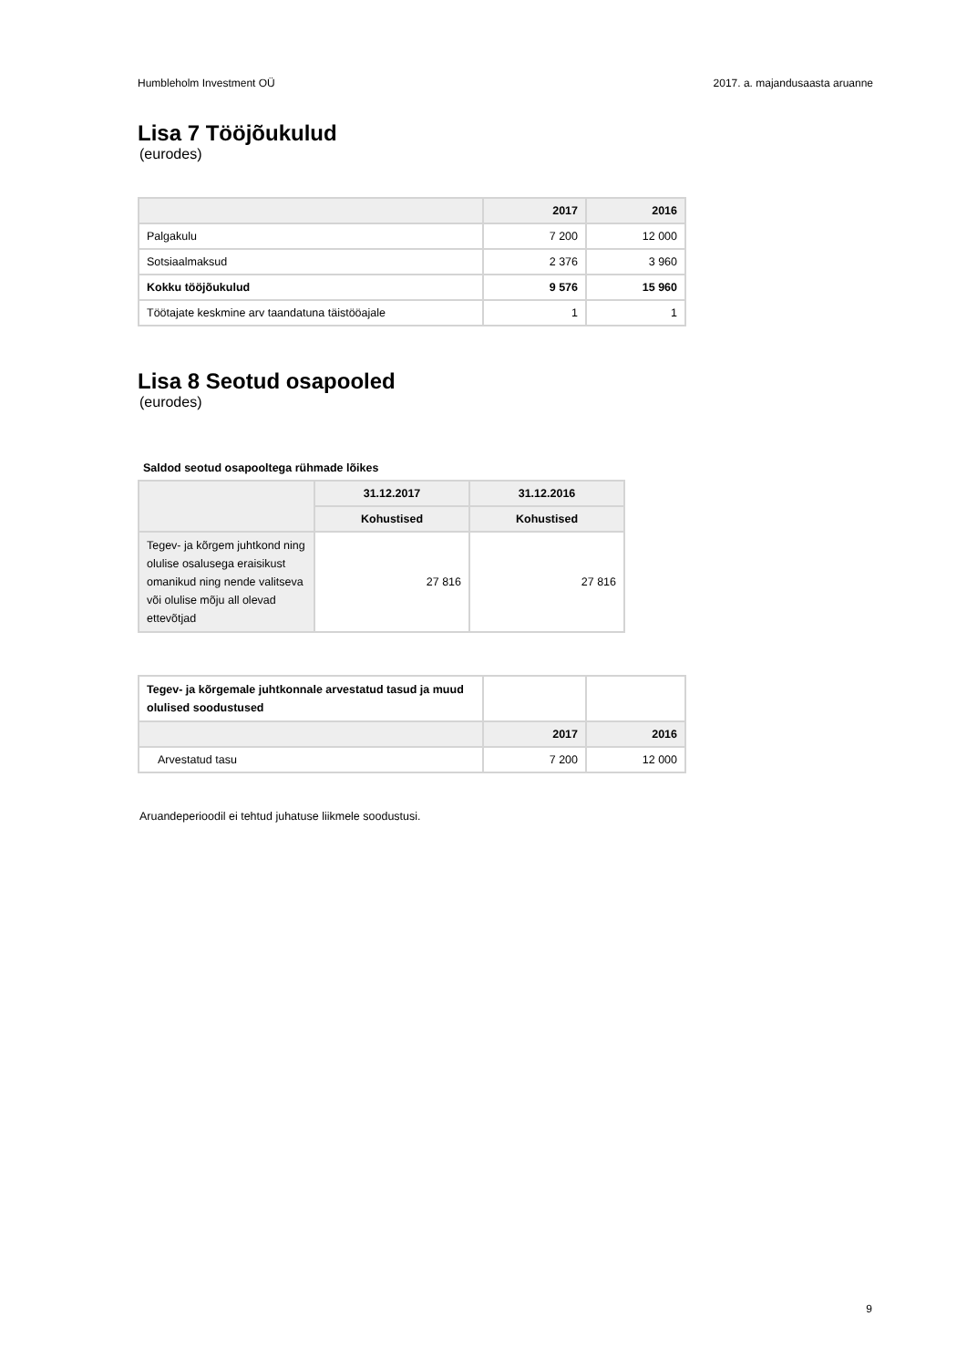Humbleholm Investment OÜ 2017. a. majandusaasta aruanne
Lisa 7 Tööjõukulud
(eurodes)
| | 2017 | 2016 |
| --- | --- | --- |
| Palgakulu | 7 200 | 12 000 |
| Sotsiaalmaksud | 2 376 | 3 960 |
| Kokku tööjõukulud | 9 576 | 15 960 |
| Töötajate keskmine arv taandatuna täistööajale | 1 | 1 |
Lisa 8 Seotud osapooled
(eurodes)
Saldod seotud osapooltega rühmade lõikes
| | 31.12.2017 | 31.12.2016 |
| --- | --- | --- |
| | Kohustised | Kohustised |
| Tegev- ja kõrgem juhtkond ning olulise osalusega eraisikust omanikud ning nende valitseva või olulise mõju all olevad ettevõtjad | 27 816 | 27 816 |
| Tegev- ja kõrgemale juhtkonnale arvestatud tasud ja muud olulised soodustused | | |
| | 2017 | 2016 |
| Arvestatud tasu | 7 200 | 12 000 |
Aruandeperioodil ei tehtud juhatuse liikmele soodustusi.
9